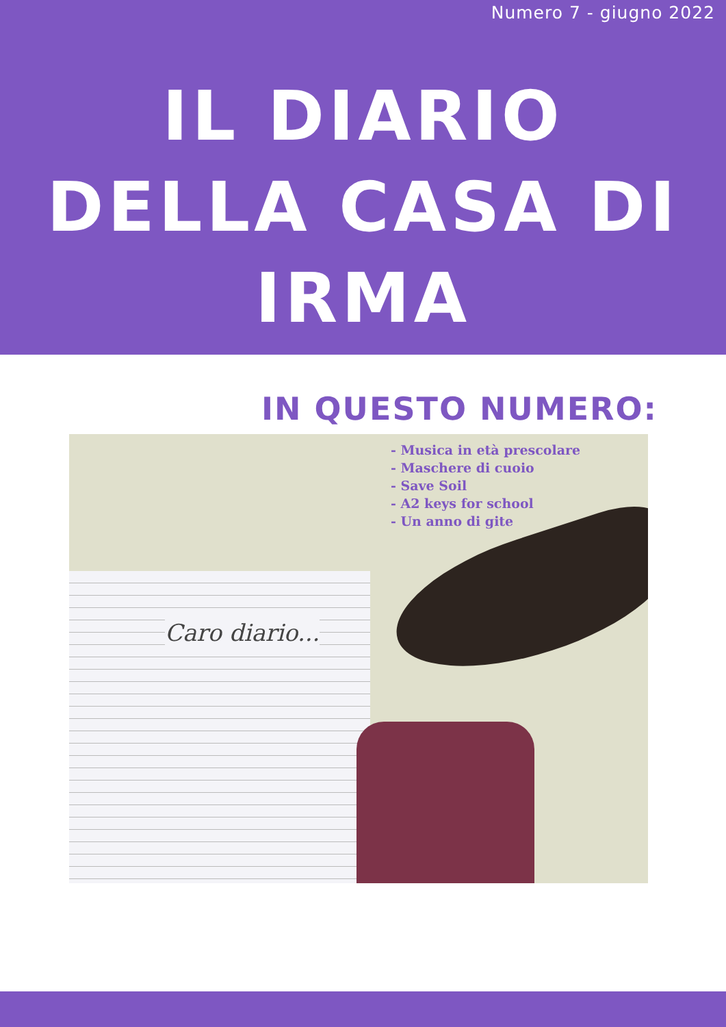Numero 7 - giugno 2022
IL DIARIO
DELLA CASA DI
IRMA
IN QUESTO NUMERO:
Caro diario...
- Musica in età prescolare
- Maschere di cuoio
- Save Soil
- A2 keys for school
- Un anno di gite